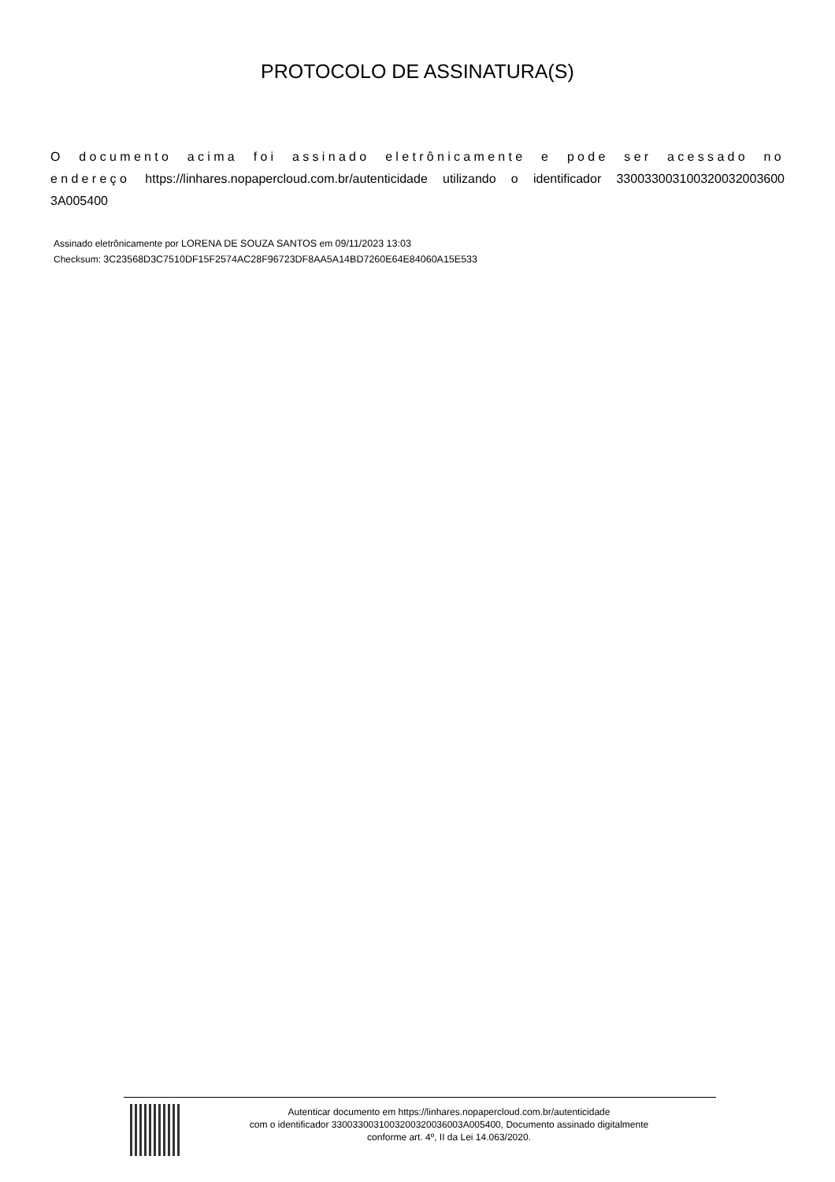PROTOCOLO DE ASSINATURA(S)
O documento acima foi assinado eletrônicamente e pode ser acessado no endereço https://linhares.nopapercloud.com.br/autenticidade utilizando o identificador 330033003100320032003600 3A005400
Assinado eletrônicamente por LORENA DE SOUZA SANTOS em 09/11/2023 13:03
Checksum: 3C23568D3C7510DF15F2574AC28F96723DF8AA5A14BD7260E64E84060A15E533
Autenticar documento em https://linhares.nopapercloud.com.br/autenticidade
com o identificador 3300330031003200320036003A005400, Documento assinado digitalmente
conforme art. 4º, II da Lei 14.063/2020.